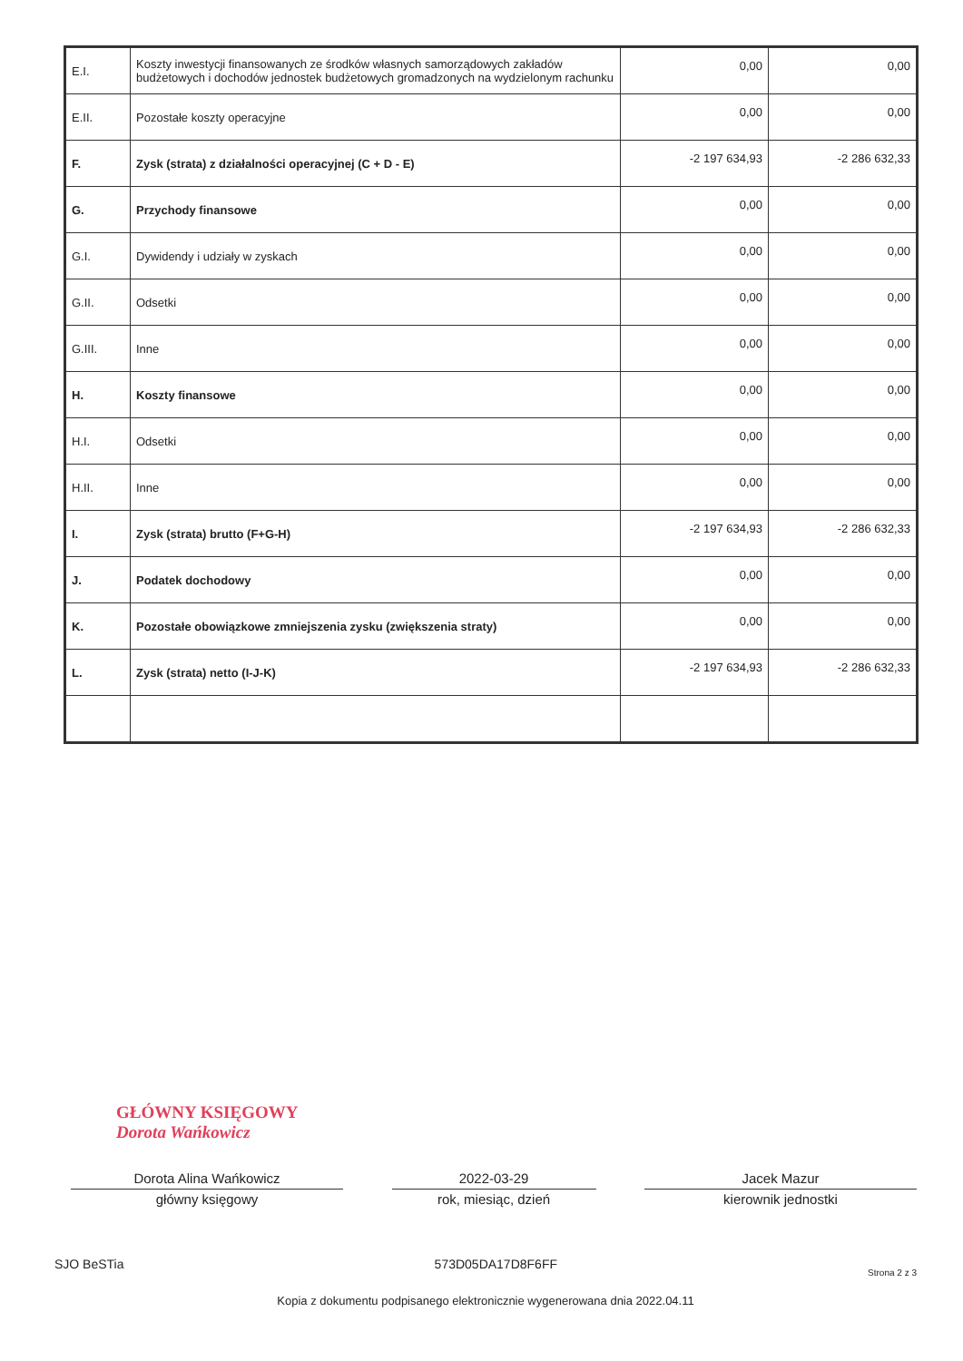| E.I. | Koszty inwestycji finansowanych ze środków własnych samorządowych zakładów budżetowych i dochodów jednostek budżetowych gromadzonych na wydzielonym rachunku | 0,00 | 0,00 |
| E.II. | Pozostałe koszty operacyjne | 0,00 | 0,00 |
| F. | Zysk (strata) z działalności operacyjnej (C + D - E) | -2 197 634,93 | -2 286 632,33 |
| G. | Przychody finansowe | 0,00 | 0,00 |
| G.I. | Dywidendy i udziały w zyskach | 0,00 | 0,00 |
| G.II. | Odsetki | 0,00 | 0,00 |
| G.III. | Inne | 0,00 | 0,00 |
| H. | Koszty finansowe | 0,00 | 0,00 |
| H.I. | Odsetki | 0,00 | 0,00 |
| H.II. | Inne | 0,00 | 0,00 |
| I. | Zysk (strata) brutto (F+G-H) | -2 197 634,93 | -2 286 632,33 |
| J. | Podatek dochodowy | 0,00 | 0,00 |
| K. | Pozostałe obowiązkowe zmniejszenia zysku (zwiększenia straty) | 0,00 | 0,00 |
| L. | Zysk (strata) netto (I-J-K) | -2 197 634,93 | -2 286 632,33 |
GŁÓWNY KSIĘGOWY
Dorota Wańkowicz
Dorota Alina Wańkowicz 2022-03-29 Jacek Mazur
główny księgowy rok, miesiąc, dzień kierownik jednostki
SJO BeSTia 573D05DA17D8F6FF Strona 2 z 3
Kopia z dokumentu podpisanego elektronicznie wygenerowana dnia 2022.04.11